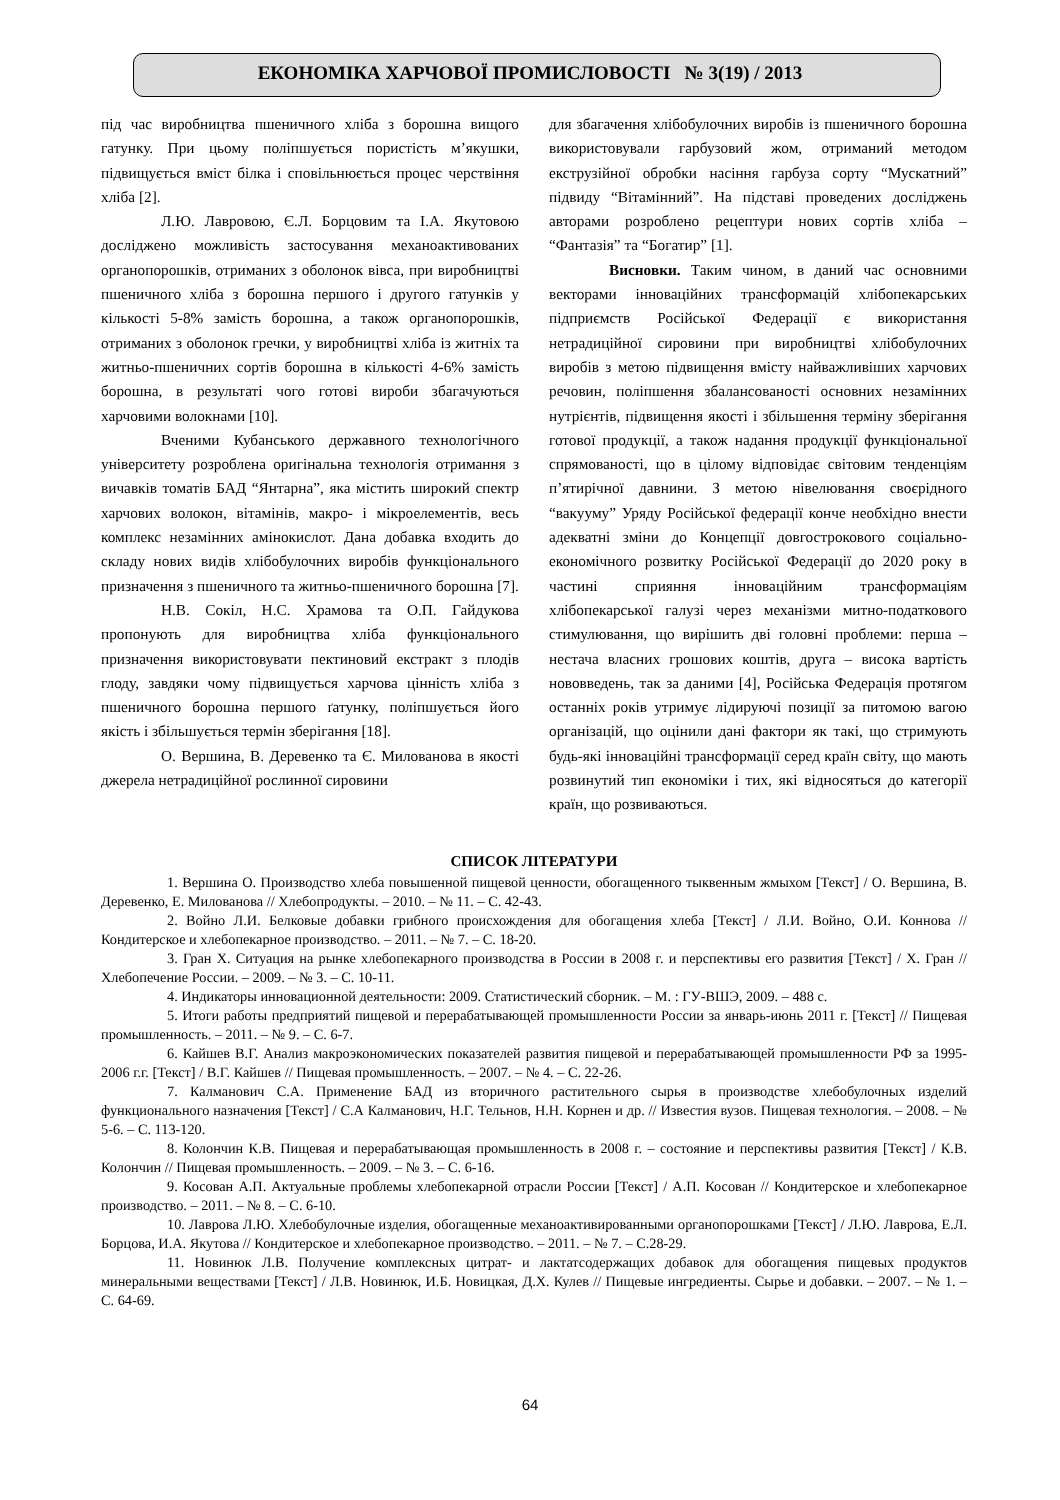ЕКОНОМІКА ХАРЧОВОЇ ПРОМИСЛОВОСТІ № 3(19) / 2013
під час виробництва пшеничного хліба з борошна вищого гатунку. При цьому поліпшується пористість м’якушки, підвищується вміст білка і сповільнюється процес черствіння хліба [2].
Л.Ю. Лавровою, Є.Л. Борцовим та І.А. Якутовою досліджено можливість застосування механоактивованих органопорошків, отриманих з оболонок вівса, при виробництві пшеничного хліба з борошна першого і другого гатунків у кількості 5-8% замість борошна, а також органопорошків, отриманих з оболонок гречки, у виробництві хліба із житніх та житньо-пшеничних сортів борошна в кількості 4-6% замість борошна, в результаті чого готові вироби збагачуються харчовими волокнами [10].
Вченими Кубанського державного технологічного університету розроблена оригінальна технологія отримання з вичавків томатів БАД “Янтарна”, яка містить широкий спектр харчових волокон, вітамінів, макро- і мікроелементів, весь комплекс незамінних амінокислот. Дана добавка входить до складу нових видів хлібобулочних виробів функціонального призначення з пшеничного та житньо-пшеничного борошна [7].
Н.В. Сокіл, Н.С. Храмова та О.П. Гайдукова пропонують для виробництва хліба функціонального призначення використовувати пектиновий екстракт з плодів глоду, завдяки чому підвищується харчова цінність хліба з пшеничного борошна першого ґатунку, поліпшується його якість і збільшується термін зберігання [18].
О. Вершина, В. Деревенко та Є. Милованова в якості джерела нетрадиційної рослинної сировини
для збагачення хлібобулочних виробів із пшеничного борошна використовували гарбузовий жом, отриманий методом екструзійної обробки насіння гарбуза сорту “Мускатний” підвиду “Вітамінний”. На підставі проведених досліджень авторами розроблено рецептури нових сортів хліба – “Фантазія” та “Богатир” [1].
Висновки. Таким чином, в даний час основними векторами інноваційних трансформацій хлібопекарських підприємств Російської Федерації є використання нетрадиційної сировини при виробництві хлібобулочних виробів з метою підвищення вмісту найважливіших харчових речовин, поліпшення збалансованості основних незамінних нутрієнтів, підвищення якості і збільшення терміну зберігання готової продукції, а також надання продукції функціональної спрямованості, що в цілому відповідає світовим тенденціям п’ятирічної давнини. З метою нівелювання своєрідного “вакууму” Уряду Російської федерації конче необхідно внести адекватні зміни до Концепції довгострокового соціально-економічного розвитку Російської Федерації до 2020 року в частині сприяння інноваційним трансформаціям хлібопекарської галузі через механізми митно-податкового стимулювання, що вирішить дві головні проблеми: перша – нестача власних грошових коштів, друга – висока вартість нововведень, так за даними [4], Російська Федерація протягом останніх років утримує лідируючі позиції за питомою вагою організацій, що оцінили дані фактори як такі, що стримують будь-які інноваційні трансформації серед країн світу, що мають розвинутий тип економіки і тих, які відносяться до категорії країн, що розвиваються.
СПИСОК ЛІТЕРАТУРИ
1. Вершина О. Производство хлеба повышенной пищевой ценности, обогащенного тыквенным жмыхом [Текст] / О. Вершина, В. Деревенко, Е. Милованова // Хлебопродукты. – 2010. – № 11. – С. 42-43.
2. Войно Л.И. Белковые добавки грибного происхождения для обогащения хлеба [Текст] / Л.И. Войно, О.И. Коннова // Кондитерское и хлебопекарное производство. – 2011. – № 7. – С. 18-20.
3. Гран Х. Ситуация на рынке хлебопекарного производства в России в 2008 г. и перспективы его развития [Текст] / Х. Гран // Хлебопечение России. – 2009. – № 3. – С. 10-11.
4. Индикаторы инновационной деятельности: 2009. Статистический сборник. – М. : ГУ-ВШЭ, 2009. – 488 с.
5. Итоги работы предприятий пищевой и перерабатывающей промышленности России за январь-июнь 2011 г. [Текст] // Пищевая промышленность. – 2011. – № 9. – С. 6-7.
6. Кайшев В.Г. Анализ макроэкономических показателей развития пищевой и перерабатывающей промышленности РФ за 1995-2006 г.г. [Текст] / В.Г. Кайшев // Пищевая промышленность. – 2007. – № 4. – С. 22-26.
7. Калманович С.А. Применение БАД из вторичного растительного сырья в производстве хлебобулочных изделий функционального назначения [Текст] / С.А Калманович, Н.Г. Тельнов, Н.Н. Корнен и др. // Известия вузов. Пищевая технология. – 2008. – № 5-6. – С. 113-120.
8. Колончин К.В. Пищевая и перерабатывающая промышленность в 2008 г. – состояние и перспективы развития [Текст] / К.В. Колончин // Пищевая промышленность. – 2009. – № 3. – С. 6-16.
9. Косован А.П. Актуальные проблемы хлебопекарной отрасли России [Текст] / А.П. Косован // Кондитерское и хлебопекарное производство. – 2011. – № 8. – С. 6-10.
10. Лаврова Л.Ю. Хлебобулочные изделия, обогащенные механоактивированными органопорошками [Текст] / Л.Ю. Лаврова, Е.Л. Борцова, И.А. Якутова // Кондитерское и хлебопекарное производство. – 2011. – № 7. – С.28-29.
11. Новинюк Л.В. Получение комплексных цитрат- и лактатсодержащих добавок для обогащения пищевых продуктов минеральными веществами [Текст] / Л.В. Новинюк, И.Б. Новицкая, Д.Х. Кулев // Пищевые ингредиенты. Сырье и добавки. – 2007. – № 1. – С. 64-69.
64